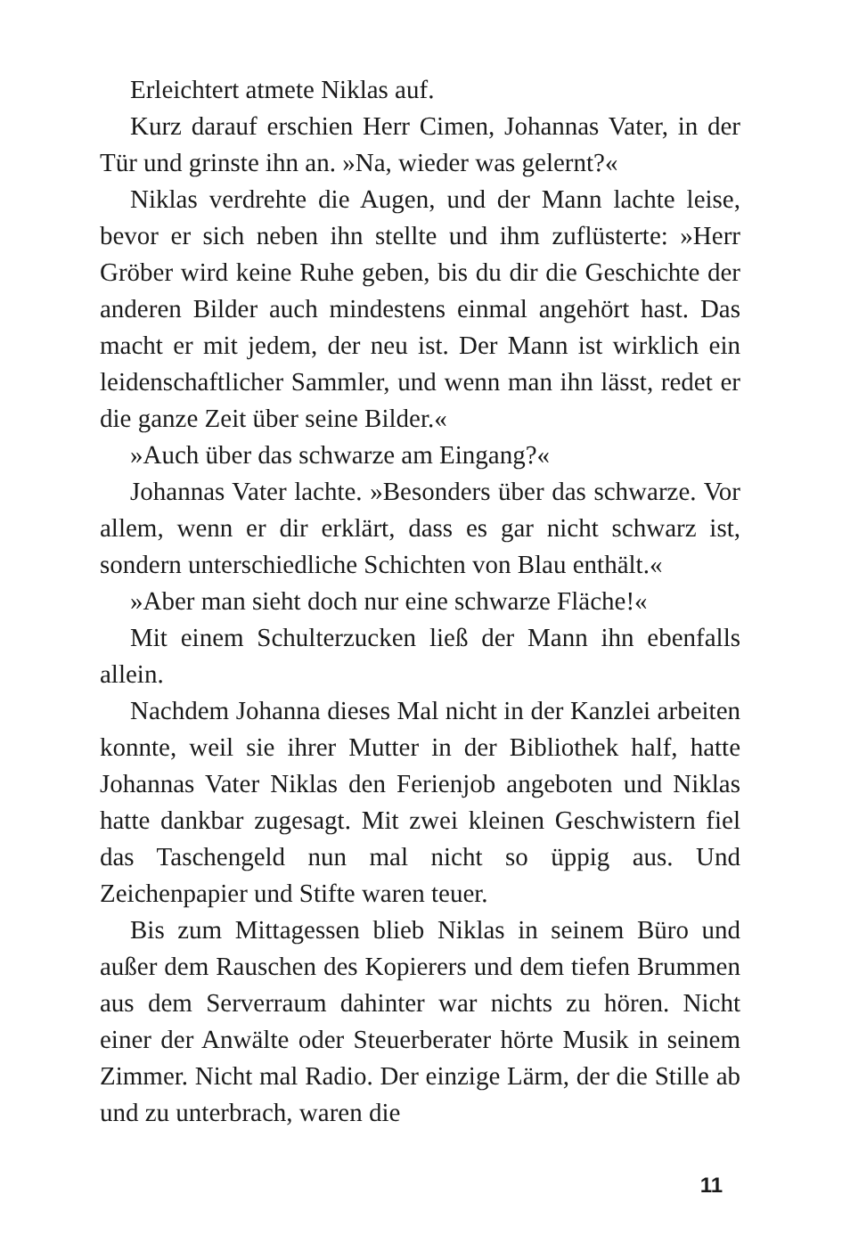Erleichtert atmete Niklas auf.
Kurz darauf erschien Herr Cimen, Johannas Vater, in der Tür und grinste ihn an. »Na, wieder was gelernt?«
Niklas verdrehte die Augen, und der Mann lachte leise, bevor er sich neben ihn stellte und ihm zuflüsterte: »Herr Gröber wird keine Ruhe geben, bis du dir die Geschichte der anderen Bilder auch mindestens einmal angehört hast. Das macht er mit jedem, der neu ist. Der Mann ist wirklich ein leidenschaftlicher Sammler, und wenn man ihn lässt, redet er die ganze Zeit über seine Bilder.«
»Auch über das schwarze am Eingang?«
Johannas Vater lachte. »Besonders über das schwarze. Vor allem, wenn er dir erklärt, dass es gar nicht schwarz ist, sondern unterschiedliche Schichten von Blau enthält.«
»Aber man sieht doch nur eine schwarze Fläche!«
Mit einem Schulterzucken ließ der Mann ihn ebenfalls allein.
Nachdem Johanna dieses Mal nicht in der Kanzlei arbeiten konnte, weil sie ihrer Mutter in der Bibliothek half, hatte Johannas Vater Niklas den Ferienjob angeboten und Niklas hatte dankbar zugesagt. Mit zwei kleinen Geschwistern fiel das Taschengeld nun mal nicht so üppig aus. Und Zeichenpapier und Stifte waren teuer.
Bis zum Mittagessen blieb Niklas in seinem Büro und außer dem Rauschen des Kopierers und dem tiefen Brummen aus dem Serverraum dahinter war nichts zu hören. Nicht einer der Anwälte oder Steuerberater hörte Musik in seinem Zimmer. Nicht mal Radio. Der einzige Lärm, der die Stille ab und zu unterbrach, waren die
11